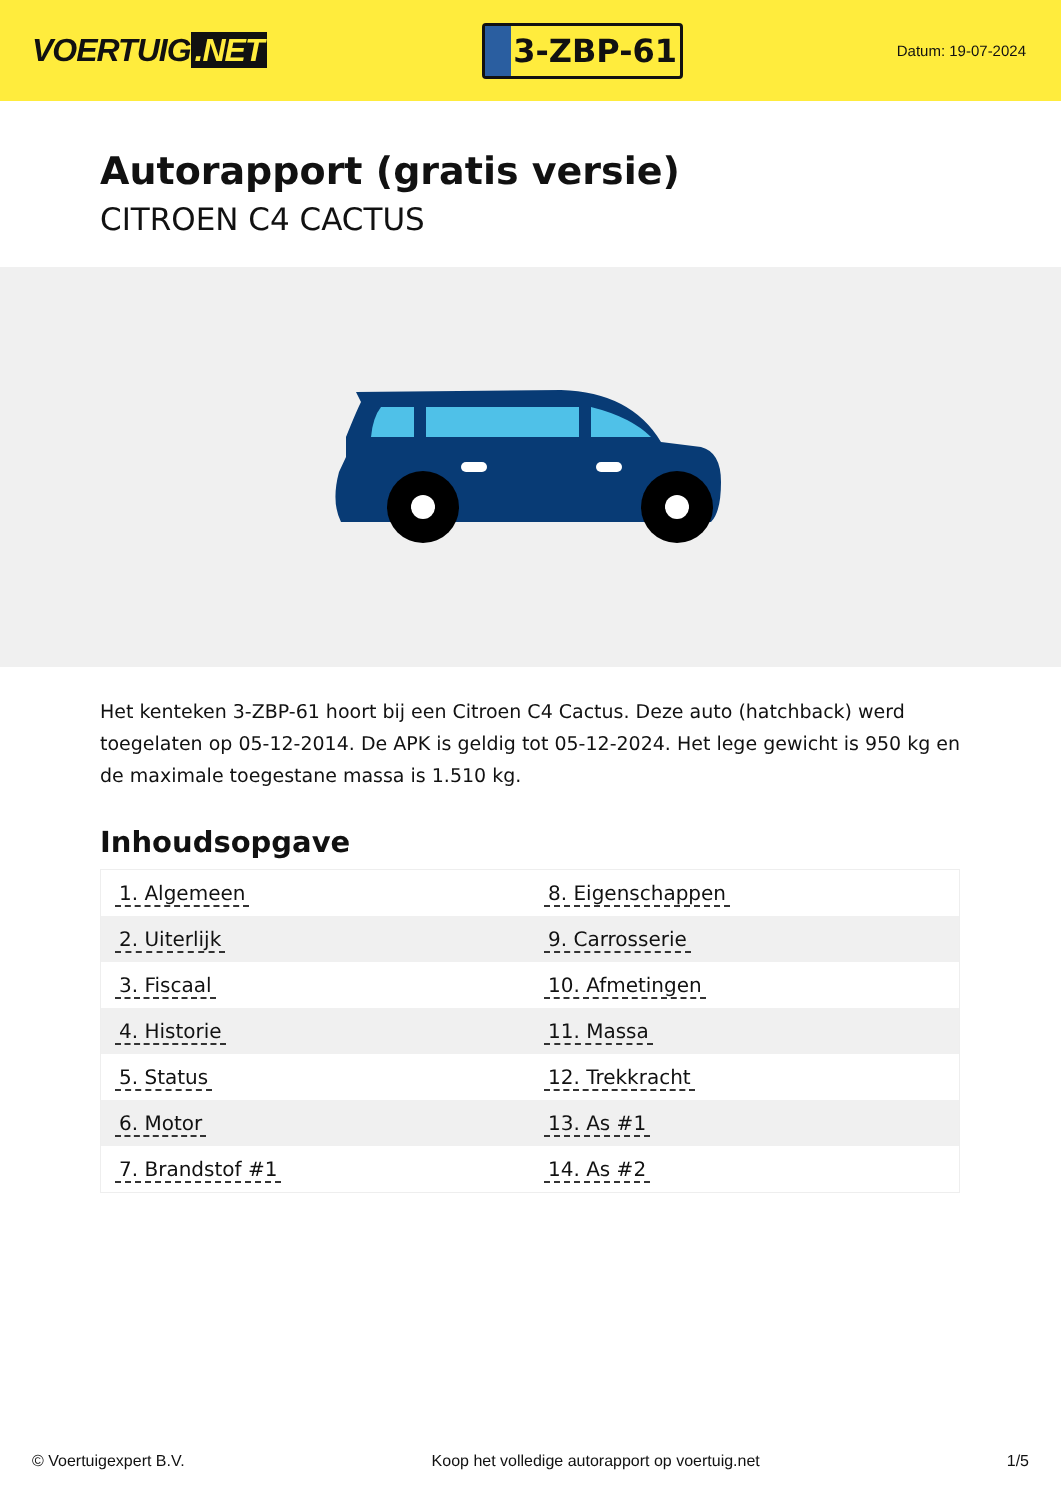VOERTUIG.NET
3-ZBP-61
Datum: 19-07-2024
Autorapport (gratis versie)
CITROEN C4 CACTUS
Het kenteken 3-ZBP-61 hoort bij een Citroen C4 Cactus. Deze auto (hatchback) werd toegelaten op 05-12-2014. De APK is geldig tot 05-12-2024. Het lege gewicht is 950 kg en de maximale toegestane massa is 1.510 kg.
Inhoudsopgave
| 1. Algemeen | 8. Eigenschappen |
| 2. Uiterlijk | 9. Carrosserie |
| 3. Fiscaal | 10. Afmetingen |
| 4. Historie | 11. Massa |
| 5. Status | 12. Trekkracht |
| 6. Motor | 13. As #1 |
| 7. Brandstof #1 | 14. As #2 |
© Voertuigexpert B.V. Koop het volledige autorapport op voertuig.net
1/5